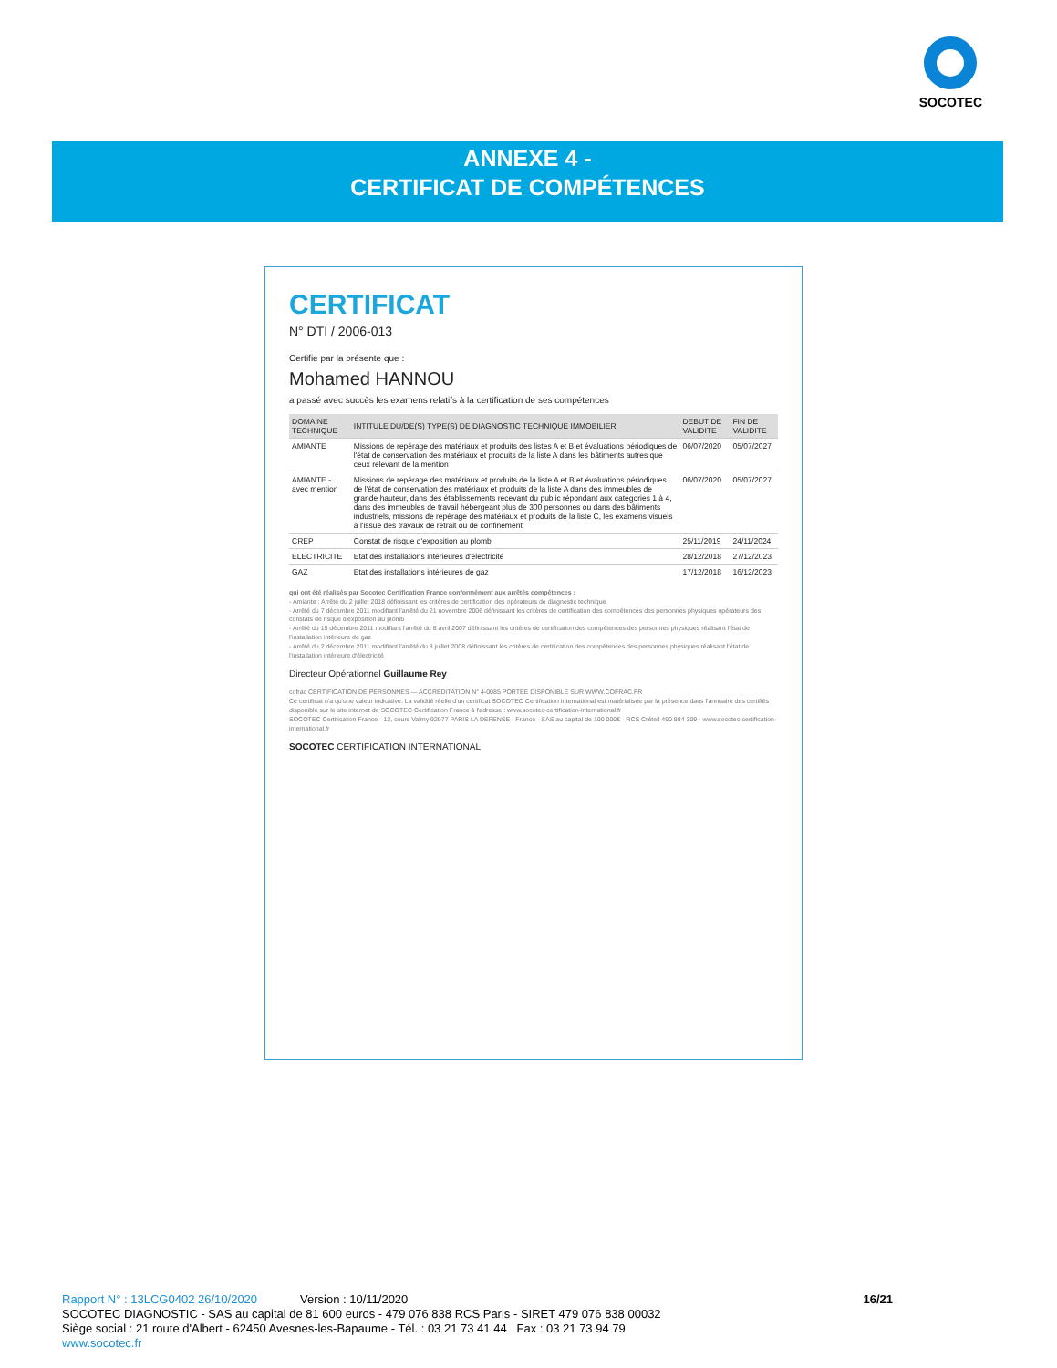SOCOTEC
ANNEXE 4 -
CERTIFICAT DE COMPÉTENCES
CERTIFICAT
N° DTI / 2006-013
Certifie par la présente que :
Mohamed HANNOU
a passé avec succès les examens relatifs à la certification de ses compétences
| DOMAINE TECHNIQUE | INTITULE DU/DE(S) TYPE(S) DE DIAGNOSTIC TECHNIQUE IMMOBILIER | DEBUT DE VALIDITE | FIN DE VALIDITE |
| --- | --- | --- | --- |
| AMIANTE | Missions de repérage des matériaux et produits des listes A et B et évaluations périodiques de l'état de conservation des matériaux et produits de la liste A dans les bâtiments autres que ceux relevant de la mention | 06/07/2020 | 05/07/2027 |
| AMIANTE - avec mention | Missions de repérage des matériaux et produits de la liste A et B et évaluations périodiques de l'état de conservation des matériaux et produits de la liste A dans des immeubles de grande hauteur, dans des établissements recevant du public répondant aux catégories 1 à 4, dans des immeubles de travail hébergeant plus de 300 personnes ou dans des bâtiments industriels, missions de repérage des matériaux et produits de la liste C, les examens visuels à l'issue des travaux de retrait ou de confinement | 06/07/2020 | 05/07/2027 |
| CREP | Constat de risque d'exposition au plomb | 25/11/2019 | 24/11/2024 |
| ELECTRICITE | Etat des installations intérieures d'électricité | 28/12/2018 | 27/12/2023 |
| GAZ | Etat des installations intérieures de gaz | 17/12/2018 | 16/12/2023 |
qui ont été réalisés par Socotec Certification France conformément aux arrêtés compétences :
- Amiante : Arrêté du 2 juillet 2018 définissant les critères de certification des opérateurs de diagnostic technique
- Arrêté du 7 décembre 2011 modifiant l'arrêté du 21 novembre 2006 définissant les critères de certification des compétences des personnes physiques opérateurs des constats de risque d'exposition au plomb
- Arrêté du 15 décembre 2011 modifiant l'arrêté du 6 avril 2007 définissant les critères de certification des compétences des personnes physiques réalisant l'état de l'installation intérieure de gaz
- Arrêté du 2 décembre 2011 modifiant l'arrêté du 8 juillet 2008 définissant les critères de certification des compétences des personnes physiques réalisant l'état de l'installation intérieure d'électricité
Directeur Opérationnel Guillaume Rey
cofrac CERTIFICATION DE PERSONNES — ACCREDITATION N° 4-0085 PORTEE DISPONIBLE SUR WWW.COFRAC.FR
Ce certificat n'a qu'une valeur indicative. La validité réelle d'un certificat SOCOTEC Certification International est matérialisée par la présence dans l'annuaire des certifiés disponible sur le site internet de SOCOTEC Certification France à l'adresse : www.socotec-certification-international.fr
SOCOTEC Certification France - 13, cours Valmy 92977 PARIS LA DEFENSE - France - SAS au capital de 100 000€ - RCS Créteil 490 984 309 - www.socotec-certification-international.fr
SOCOTEC CERTIFICATION INTERNATIONAL
Rapport N° : 13LCG0402 26/10/2020 Version : 10/11/2020
SOCOTEC DIAGNOSTIC - SAS au capital de 81 600 euros - 479 076 838 RCS Paris - SIRET 479 076 838 00032
Siège social : 21 route d'Albert - 62450 Avesnes-les-Bapaume - Tél. : 03 21 73 41 44 Fax : 03 21 73 94 79
www.socotec.fr
16/21